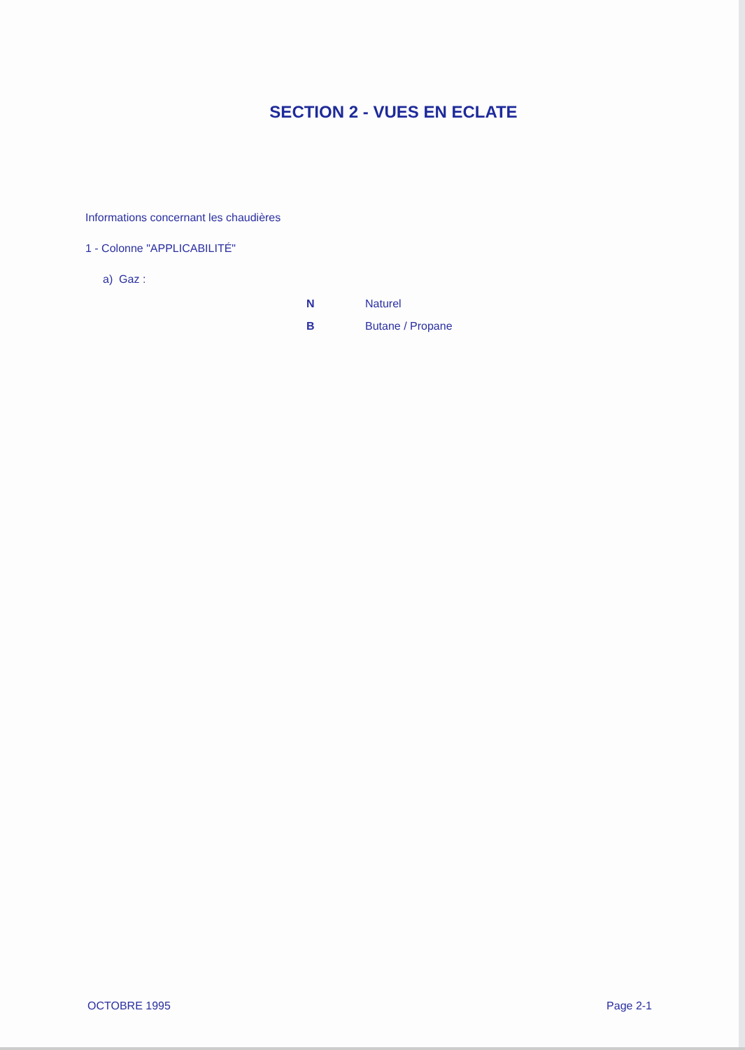SECTION 2 - VUES EN ECLATE
Informations concernant les chaudières
1 - Colonne "APPLICABILITÉ"
a) Gaz :
N Naturel
B Butane / Propane
OCTOBRE 1995 Page 2-1